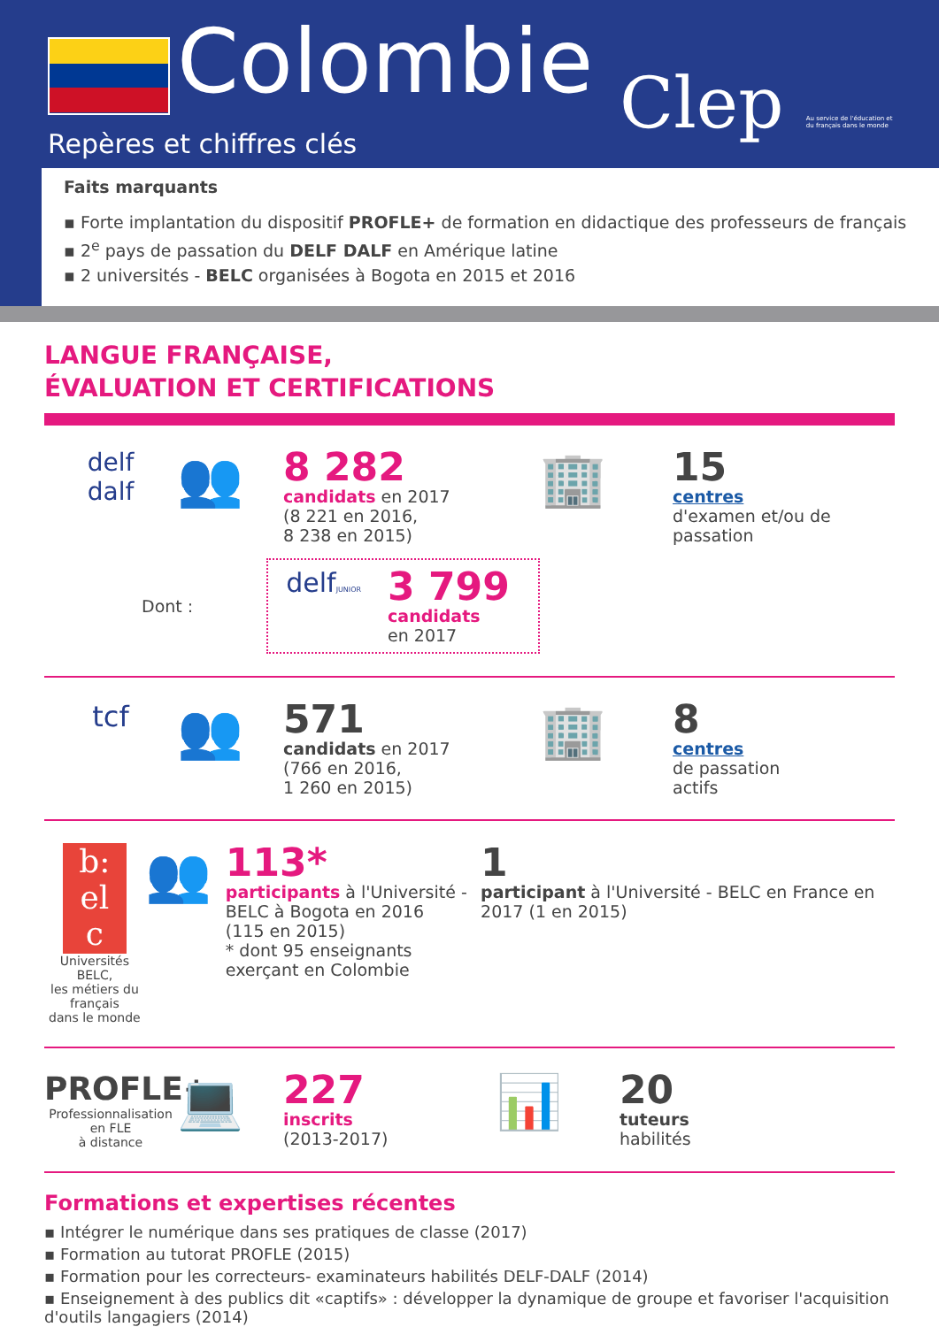Colombie
Clep Au service de l'éducation et du français dans le monde
Repères et chiffres clés
Faits marquants
▪ Forte implantation du dispositif PROFLE+ de formation en didactique des professeurs de français
▪ 2<sup>e</sup> pays de passation du DELF DALF en Amérique latine
▪ 2 universités - BELC organisées à Bogota en 2015 et 2016
LANGUE FRANÇAISE,
ÉVALUATION ET CERTIFICATIONS
delf
dalf
👥
8 282
candidats en 2017
(8 221 en 2016,
8 238 en 2015)
Dont :
delfJUNIOR
3 799
candidats
en 2017
🏢
15
centres
d'examen et/ou de
passation
tcf
👥
571
candidats en 2017
(766 en 2016,
1 260 en 2015)
🏢
8
centres
de passation
actifs
b:
el
c
Universités BELC,
les métiers du français
dans le monde
👥
113*
participants à l'Université - BELC à Bogota en 2016
(115 en 2015)
* dont 95 enseignants exerçant en Colombie
1
participant à l'Université - BELC en France en 2017 (1 en 2015)
PROFLE+
Professionnalisation
en FLE
à distance
💻
227
inscrits
(2013-2017)
📊
20
tuteurs
habilités
Formations et expertises récentes
▪ Intégrer le numérique dans ses pratiques de classe (2017)
▪ Formation au tutorat PROFLE (2015)
▪ Formation pour les correcteurs- examinateurs habilités DELF-DALF (2014)
▪ Enseignement à des publics dit «captifs» : développer la dynamique de groupe et favoriser l'acquisition d'outils langagiers (2014)